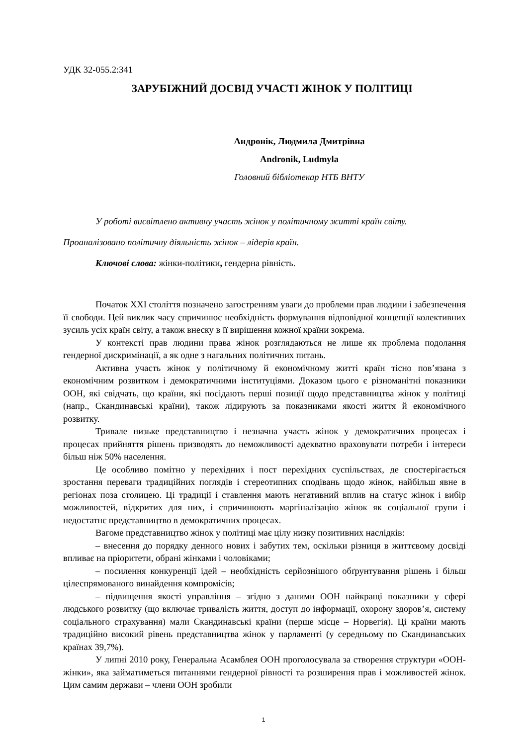УДК 32-055.2:341
ЗАРУБІЖНИЙ ДОСВІД УЧАСТІ ЖІНОК У ПОЛІТИЦІ
Андронік, Людмила Дмитрівна
Andronik, Ludmyla
Головний бібліотекар НТБ ВНТУ
У роботі висвітлено активну участь жінок у політичному житті країн світу. Проаналізовано політичну діяльність жінок – лідерів країн.
Ключові слова: жінки-політики, гендерна рівність.
Початок XXI століття позначено загостренням уваги до проблеми прав людини і забезпечення її свободи. Цей виклик часу спричинює необхідність формування відповідної концепції колективних зусиль усіх країн світу, а також внеску в її вирішення кожної країни зокрема.
У контексті прав людини права жінок розглядаються не лише як проблема подолання гендерної дискримінації, а як одне з нагальних політичних питань.
Активна участь жінок у політичному й економічному житті країн тісно пов’язана з економічним розвитком і демократичними інституціями. Доказом цього є різноманітні показники ООН, які свідчать, що країни, які посідають перші позиції щодо представництва жінок у політиці (напр., Скандинавські країни), також лідирують за показниками якості життя й економічного розвитку.
Тривале низьке представництво і незначна участь жінок у демократичних процесах і процесах прийняття рішень призводять до неможливості адекватно враховувати потреби і інтереси більш ніж 50% населення.
Це особливо помітно у перехідних і пост перехідних суспільствах, де спостерігається зростання переваги традиційних поглядів і стереотипних сподівань щодо жінок, найбільш явне в регіонах поза столицею. Ці традиції і ставлення мають негативний вплив на статус жінок і вибір можливостей, відкритих для них, і спричинюють маргіналізацію жінок як соціальної групи і недостатнє представництво в демократичних процесах.
Вагоме представництво жінок у політиці має цілу низку позитивних наслідків:
– внесення до порядку денного нових і забутих тем, оскільки різниця в життєвому досвіді впливає на пріоритети, обрані жінками і чоловіками;
– посилення конкуренції ідей – необхідність серйознішого обґрунтування рішень і більш цілеспрямованого винайдення компромісів;
– підвищення якості управління – згідно з даними ООН найкращі показники у сфері людського розвитку (що включає тривалість життя, доступ до інформації, охорону здоров’я, систему соціального страхування) мали Скандинавські країни (перше місце – Норвегія). Ці країни мають традиційно високий рівень представництва жінок у парламенті (у середньому по Скандинавських країнах 39,7%).
У липні 2010 року, Генеральна Асамблея ООН проголосувала за створення структури «ООН-жінки», яка займатиметься питаннями гендерної рівності та розширення прав і можливостей жінок. Цим самим держави – члени ООН зробили
1